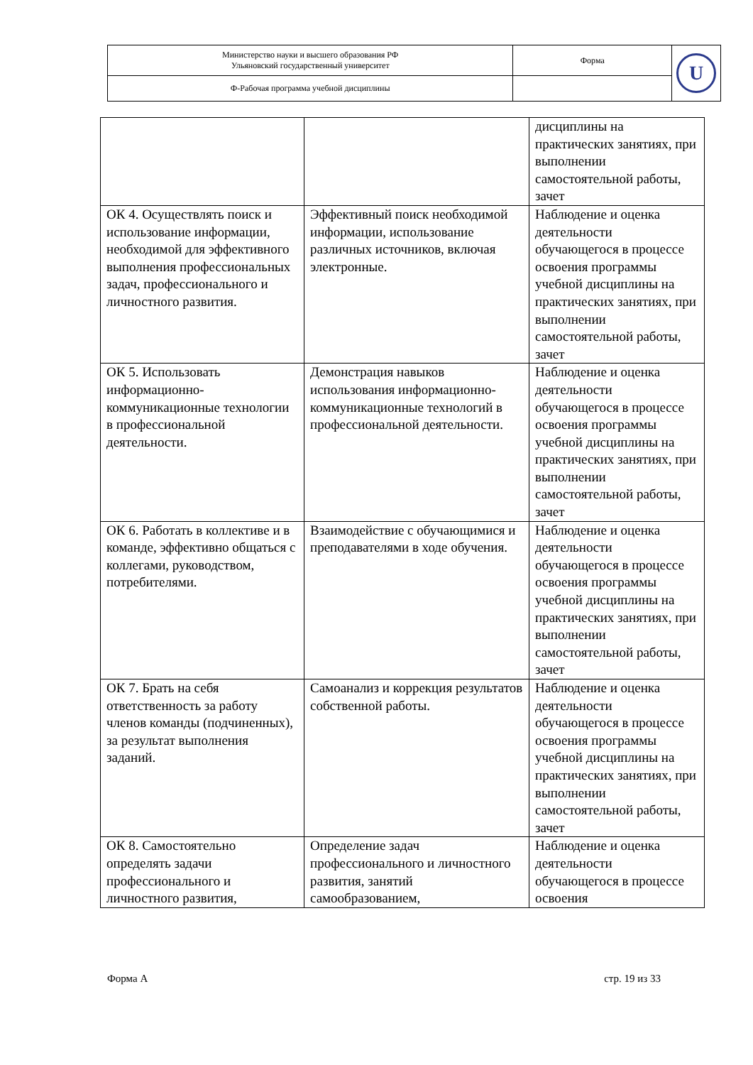| Министерство науки и высшего образования РФ Ульяновский государственный университет | Форма | U |
| Ф-Рабочая программа учебной дисциплины | | |
| | | дисциплины на практических занятиях, при выполнении самостоятельной работы, зачет |
| ОК 4. Осуществлять поиск и использование информации, необходимой для эффективного выполнения профессиональных задач, профессионального и личностного развития. | Эффективный поиск необходимой информации, использование различных источников, включая электронные. | Наблюдение и оценка деятельности обучающегося в процессе освоения программы учебной дисциплины на практических занятиях, при выполнении самостоятельной работы, зачет |
| ОК 5. Использовать информационно-коммуникационные технологии в профессиональной деятельности. | Демонстрация навыков использования информационно-коммуникационные технологий в профессиональной деятельности. | Наблюдение и оценка деятельности обучающегося в процессе освоения программы учебной дисциплины на практических занятиях, при выполнении самостоятельной работы, зачет |
| ОК 6. Работать в коллективе и в команде, эффективно общаться с коллегами, руководством, потребителями. | Взаимодействие с обучающимися и преподавателями в ходе обучения. | Наблюдение и оценка деятельности обучающегося в процессе освоения программы учебной дисциплины на практических занятиях, при выполнении самостоятельной работы, зачет |
| ОК 7. Брать на себя ответственность за работу членов команды (подчиненных), за результат выполнения заданий. | Самоанализ и коррекция результатов собственной работы. | Наблюдение и оценка деятельности обучающегося в процессе освоения программы учебной дисциплины на практических занятиях, при выполнении самостоятельной работы, зачет |
| ОК 8. Самостоятельно определять задачи профессионального и личностного развития, | Определение задач профессионального и личностного развития, занятий самообразованием, | Наблюдение и оценка деятельности обучающегося в процессе освоения |
Форма А стр. 19 из 33